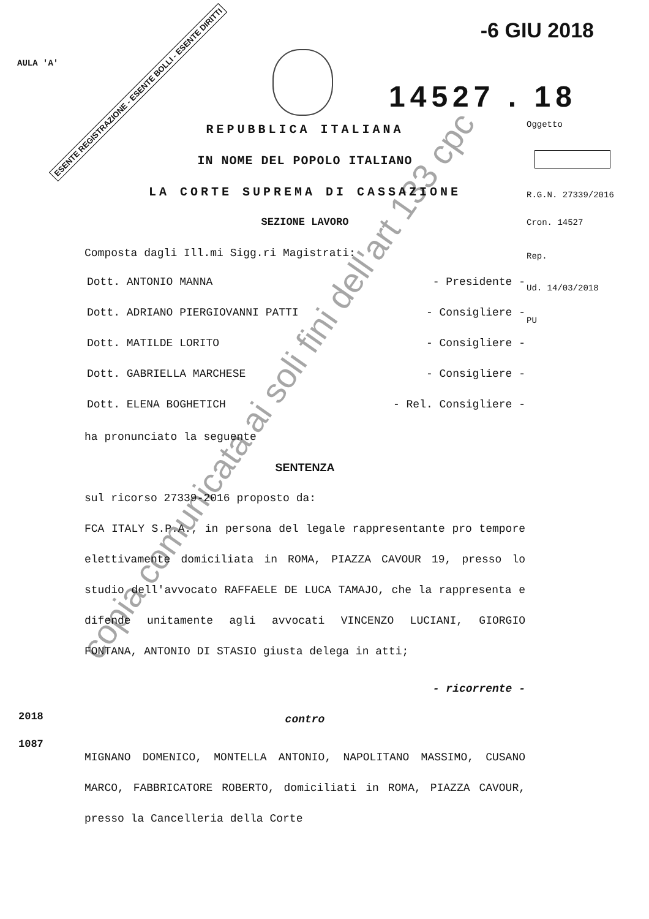AULA 'A'
-6 GIU 2018
ESENTE REGISTRAZIONE - ESENTE BOLLI - ESENTE DIRITTI 14527 . 18
REPUBBLICA ITALIANA
IN NOME DEL POPOLO ITALIANO
LA CORTE SUPREMA DI CASSAZIONE
SEZIONE LAVORO
Composta dagli Ill.mi Sigg.ri Magistrati:
Dott. ANTONIO MANNA - Presidente -
Dott. ADRIANO PIERGIOVANNI PATTI - Consigliere -
Dott. MATILDE LORITO - Consigliere -
Dott. GABRIELLA MARCHESE - Consigliere -
Dott. ELENA BOGHETICH - Rel. Consigliere -
ha pronunciato la seguente
SENTENZA
sul ricorso 27339-2016 proposto da:
FCA ITALY S.P.A., in persona del legale rappresentante pro tempore elettivamente domiciliata in ROMA, PIAZZA CAVOUR 19, presso lo studio dell'avvocato RAFFAELE DE LUCA TAMAJO, che la rappresenta e difende unitamente agli avvocati VINCENZO LUCIANI, GIORGIO FONTANA, ANTONIO DI STASIO giusta delega in atti;
- ricorrente -
contro
MIGNANO DOMENICO, MONTELLA ANTONIO, NAPOLITANO MASSIMO, CUSANO MARCO, FABBRICATORE ROBERTO, domiciliati in ROMA, PIAZZA CAVOUR, presso la Cancelleria della Corte
Oggetto
R.G.N. 27339/2016
Cron. 14527
Rep.
Ud. 14/03/2018
PU
2018
1087
copia comunicata ai soli fini dell'art 133 cpc